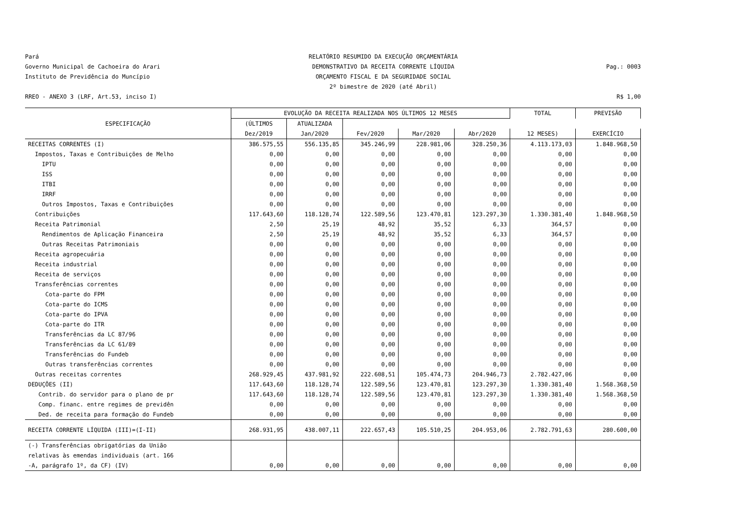Pará
Governo Municipal de Cachoeira do Arari
Instituto de Previdência do Muncípio
RELATÓRIO RESUMIDO DA EXECUÇÃO ORÇAMENTÁRIA
DEMONSTRATIVO DA RECEITA CORRENTE LÍQUIDA
ORÇAMENTO FISCAL E DA SEGURIDADE SOCIAL
2º bimestre de 2020 (até Abril)
Pag.: 0003
RREO - ANEXO 3 (LRF, Art.53, inciso I)
R$ 1,00
| ESPECIFICAÇÃO | EVOLUÇÃO DA RECEITA REALIZADA NOS ÚLTIMOS 12 MESES | | | | | TOTAL | PREVISÃO |
| --- | --- | --- | --- | --- | --- | --- | --- |
| | (ÚLTIMOS | ATUALIZADA | | | | | |
| | Dez/2019 | Jan/2020 | Fev/2020 | Mar/2020 | Abr/2020 | 12 MESES) | EXERCÍCIO |
| RECEITAS CORRENTES (I) | 386.575,55 | 556.135,85 | 345.246,99 | 228.981,06 | 328.250,36 | 4.113.173,03 | 1.848.968,50 |
| Impostos, Taxas e Contribuições de Melho | 0,00 | 0,00 | 0,00 | 0,00 | 0,00 | 0,00 | 0,00 |
| IPTU | 0,00 | 0,00 | 0,00 | 0,00 | 0,00 | 0,00 | 0,00 |
| ISS | 0,00 | 0,00 | 0,00 | 0,00 | 0,00 | 0,00 | 0,00 |
| ITBI | 0,00 | 0,00 | 0,00 | 0,00 | 0,00 | 0,00 | 0,00 |
| IRRF | 0,00 | 0,00 | 0,00 | 0,00 | 0,00 | 0,00 | 0,00 |
| Outros Impostos, Taxas e Contribuições | 0,00 | 0,00 | 0,00 | 0,00 | 0,00 | 0,00 | 0,00 |
| Contribuições | 117.643,60 | 118.128,74 | 122.589,56 | 123.470,81 | 123.297,30 | 1.330.381,40 | 1.848.968,50 |
| Receita Patrimonial | 2,50 | 25,19 | 48,92 | 35,52 | 6,33 | 364,57 | 0,00 |
| Rendimentos de Aplicação Financeira | 2,50 | 25,19 | 48,92 | 35,52 | 6,33 | 364,57 | 0,00 |
| Outras Receitas Patrimoniais | 0,00 | 0,00 | 0,00 | 0,00 | 0,00 | 0,00 | 0,00 |
| Receita agropecuária | 0,00 | 0,00 | 0,00 | 0,00 | 0,00 | 0,00 | 0,00 |
| Receita industrial | 0,00 | 0,00 | 0,00 | 0,00 | 0,00 | 0,00 | 0,00 |
| Receita de serviços | 0,00 | 0,00 | 0,00 | 0,00 | 0,00 | 0,00 | 0,00 |
| Transferências correntes | 0,00 | 0,00 | 0,00 | 0,00 | 0,00 | 0,00 | 0,00 |
| Cota-parte do FPM | 0,00 | 0,00 | 0,00 | 0,00 | 0,00 | 0,00 | 0,00 |
| Cota-parte do ICMS | 0,00 | 0,00 | 0,00 | 0,00 | 0,00 | 0,00 | 0,00 |
| Cota-parte do IPVA | 0,00 | 0,00 | 0,00 | 0,00 | 0,00 | 0,00 | 0,00 |
| Cota-parte do ITR | 0,00 | 0,00 | 0,00 | 0,00 | 0,00 | 0,00 | 0,00 |
| Transferências da LC 87/96 | 0,00 | 0,00 | 0,00 | 0,00 | 0,00 | 0,00 | 0,00 |
| Transferências da LC 61/89 | 0,00 | 0,00 | 0,00 | 0,00 | 0,00 | 0,00 | 0,00 |
| Transferências do Fundeb | 0,00 | 0,00 | 0,00 | 0,00 | 0,00 | 0,00 | 0,00 |
| Outras transferências correntes | 0,00 | 0,00 | 0,00 | 0,00 | 0,00 | 0,00 | 0,00 |
| Outras receitas correntes | 268.929,45 | 437.981,92 | 222.608,51 | 105.474,73 | 204.946,73 | 2.782.427,06 | 0,00 |
| DEDUÇÕES (II) | 117.643,60 | 118.128,74 | 122.589,56 | 123.470,81 | 123.297,30 | 1.330.381,40 | 1.568.368,50 |
| Contrib. do servidor para o plano de pr | 117.643,60 | 118.128,74 | 122.589,56 | 123.470,81 | 123.297,30 | 1.330.381,40 | 1.568.368,50 |
| Comp. financ. entre regimes de previdên | 0,00 | 0,00 | 0,00 | 0,00 | 0,00 | 0,00 | 0,00 |
| Ded. de receita para formação do Fundeb | 0,00 | 0,00 | 0,00 | 0,00 | 0,00 | 0,00 | 0,00 |
| RECEITA CORRENTE LÍQUIDA (III)=(I-II) | 268.931,95 | 438.007,11 | 222.657,43 | 105.510,25 | 204.953,06 | 2.782.791,63 | 280.600,00 |
| (-) Transferências obrigatórias da União | | | | | | | |
| relativas às emendas individuais (art. 166 | | | | | | | |
| -A, parágrafo 1º, da CF) (IV) | 0,00 | 0,00 | 0,00 | 0,00 | 0,00 | 0,00 | 0,00 |